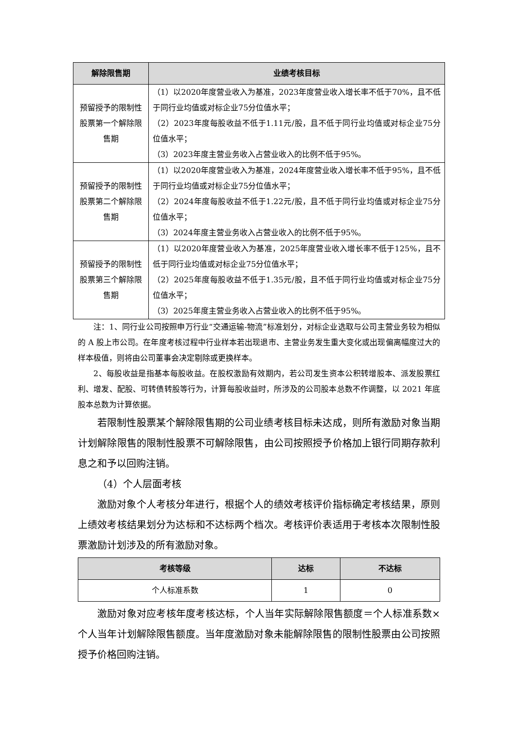| 解除限售期 | 业绩考核目标 |
| --- | --- |
| 预留授予的限制性股票第一个解除限售期 | （1）以2020年度营业收入为基准，2023年度营业收入增长率不低于70%，且不低于同行业均值或对标企业75分位值水平； （2）2023年度每股收益不低于1.11元/股，且不低于同行业均值或对标企业75分位值水平； （3）2023年度主营业务收入占营业收入的比例不低于95%。 |
| 预留授予的限制性股票第二个解除限售期 | （1）以2020年度营业收入为基准，2024年度营业收入增长率不低于95%，且不低于同行业均值或对标企业75分位值水平； （2）2024年度每股收益不低于1.22元/股，且不低于同行业均值或对标企业75分位值水平； （3）2024年度主营业务收入占营业收入的比例不低于95%。 |
| 预留授予的限制性股票第三个解除限售期 | （1）以2020年度营业收入为基准，2025年度营业收入增长率不低于125%，且不低于同行业均值或对标企业75分位值水平； （2）2025年度每股收益不低于1.35元/股，且不低于同行业均值或对标企业75分位值水平； （3）2025年度主营业务收入占营业收入的比例不低于95%。 |
注：1、同行业公司按照申万行业“交通运输-物流”标准划分，对标企业选取与公司主营业务较为相似的 A 股上市公司。在年度考核过程中行业样本若出现退市、主营业务发生重大变化或出现偏离幅度过大的样本极值，则将由公司董事会决定剔除或更换样本。
2、每股收益是指基本每股收益。在股权激励有效期内，若公司发生资本公积转增股本、派发股票红利、增发、配股、可转债转股等行为，计算每股收益时，所涉及的公司股本总数不作调整，以 2021 年底股本总数为计算依据。
若限制性股票某个解除限售期的公司业绩考核目标未达成，则所有激励对象当期计划解除限售的限制性股票不可解除限售，由公司按照授予价格加上银行同期存款利息之和予以回购注销。
（4）个人层面考核
激励对象个人考核分年进行，根据个人的绩效考核评价指标确定考核结果，原则上绩效考核结果划分为达标和不达标两个档次。考核评价表适用于考核本次限制性股票激励计划涉及的所有激励对象。
| 考核等级 | 达标 | 不达标 |
| --- | --- | --- |
| 个人标准系数 | 1 | 0 |
激励对象对应考核年度考核达标，个人当年实际解除限售额度＝个人标准系数×个人当年计划解除限售额度。当年度激励对象未能解除限售的限制性股票由公司按照授予价格回购注销。